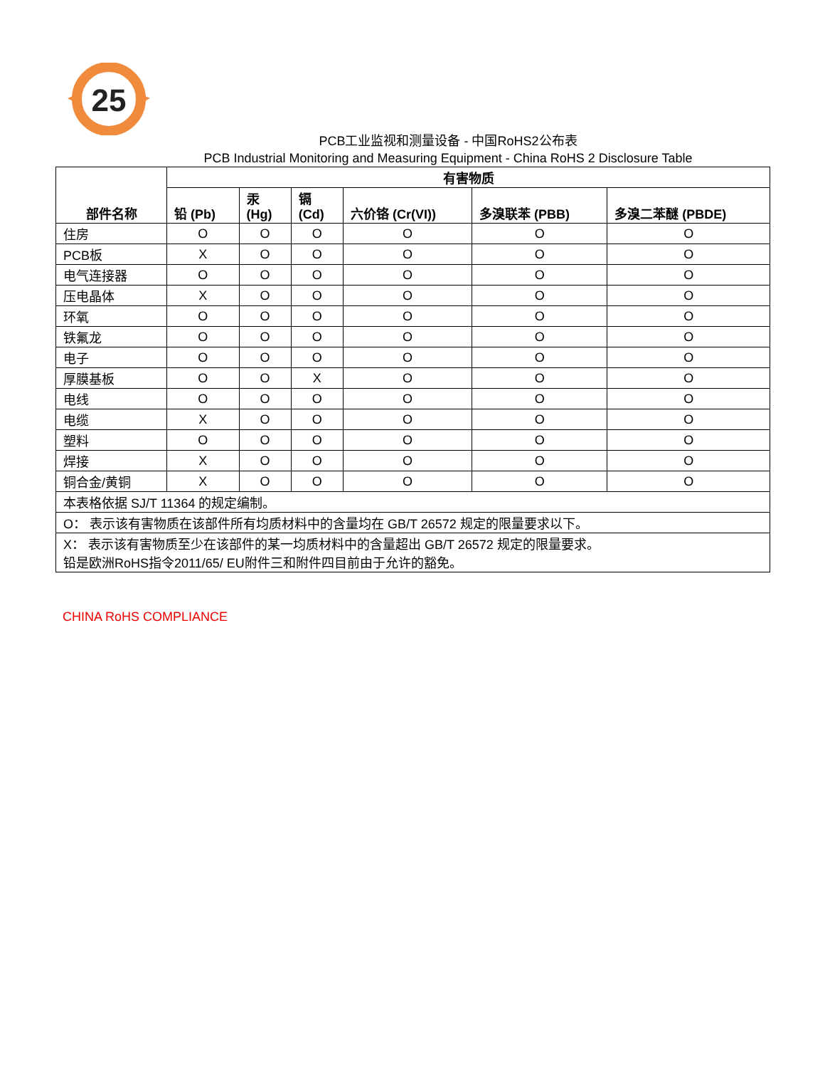25
PCB工业监视和测量设备 - 中国RoHS2公布表
PCB Industrial Monitoring and Measuring Equipment - China RoHS 2 Disclosure Table
| 部件名称 | 有害物质 | | | | | |
| --- | --- | --- | --- | --- | --- | --- |
| | 铅 (Pb) | 汞 (Hg) | 镉 (Cd) | 六价铬 (Cr(VI)) | 多溴联苯 (PBB) | 多溴二苯醚 (PBDE) |
| 住房 | O | O | O | O | O | O |
| PCB板 | X | O | O | O | O | O |
| 电气连接器 | O | O | O | O | O | O |
| 压电晶体 | X | O | O | O | O | O |
| 环氧 | O | O | O | O | O | O |
| 铁氟龙 | O | O | O | O | O | O |
| 电子 | O | O | O | O | O | O |
| 厚膜基板 | O | O | X | O | O | O |
| 电线 | O | O | O | O | O | O |
| 电缆 | X | O | O | O | O | O |
| 塑料 | O | O | O | O | O | O |
| 焊接 | X | O | O | O | O | O |
| 铜合金/黄铜 | X | O | O | O | O | O |
| 本表格依据 SJ/T 11364 的规定编制。 | | | | | | |
| O： 表示该有害物质在该部件所有均质材料中的含量均在 GB/T 26572 规定的限量要求以下。 | | | | | | |
| X： 表示该有害物质至少在该部件的某一均质材料中的含量超出 GB/T 26572 规定的限量要求。 铅是欧洲RoHS指令2011/65/ EU附件三和附件四目前由于允许的豁免。 | | | | | | |
CHINA RoHS COMPLIANCE